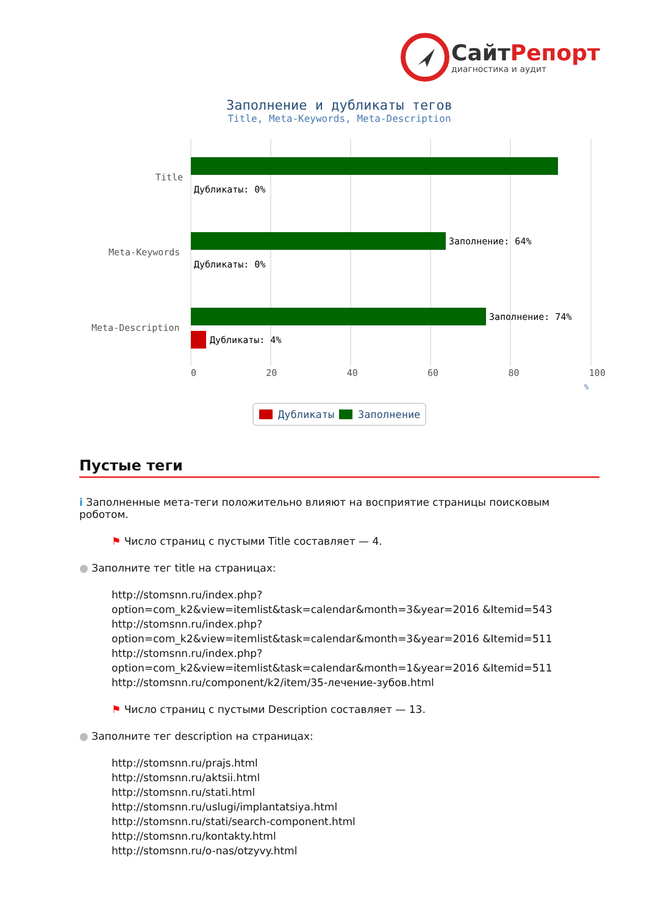СайтРепорт
диагностика и аудит
Заполнение и дубликаты тегов
Title, Meta-Keywords, Meta-Description
Title
Meta-Keywords
Meta-Description
Дубликаты: 0%
Заполнение: 64%
Дубликаты: 0%
Заполнение: 74%
Дубликаты: 4%
0 20 40 60 80 100
%
Дубликаты Заполнение
Пустые теги
i Заполненные мета-теги положительно влияют на восприятие страницы поисковым роботом.
⚑ Число страниц с пустыми Title составляет — 4.
● Заполните тег title на страницах:
http://stomsnn.ru/index.php?option=com_k2&view=itemlist&task=calendar&month=3&year=2016 &Itemid=543
http://stomsnn.ru/index.php?option=com_k2&view=itemlist&task=calendar&month=3&year=2016 &Itemid=511
http://stomsnn.ru/index.php?option=com_k2&view=itemlist&task=calendar&month=1&year=2016 &Itemid=511
http://stomsnn.ru/component/k2/item/35-лечение-зубов.html
⚑ Число страниц с пустыми Description составляет — 13.
● Заполните тег description на страницах:
http://stomsnn.ru/prajs.html
http://stomsnn.ru/aktsii.html
http://stomsnn.ru/stati.html
http://stomsnn.ru/uslugi/implantatsiya.html
http://stomsnn.ru/stati/search-component.html
http://stomsnn.ru/kontakty.html
http://stomsnn.ru/o-nas/otzyvy.html